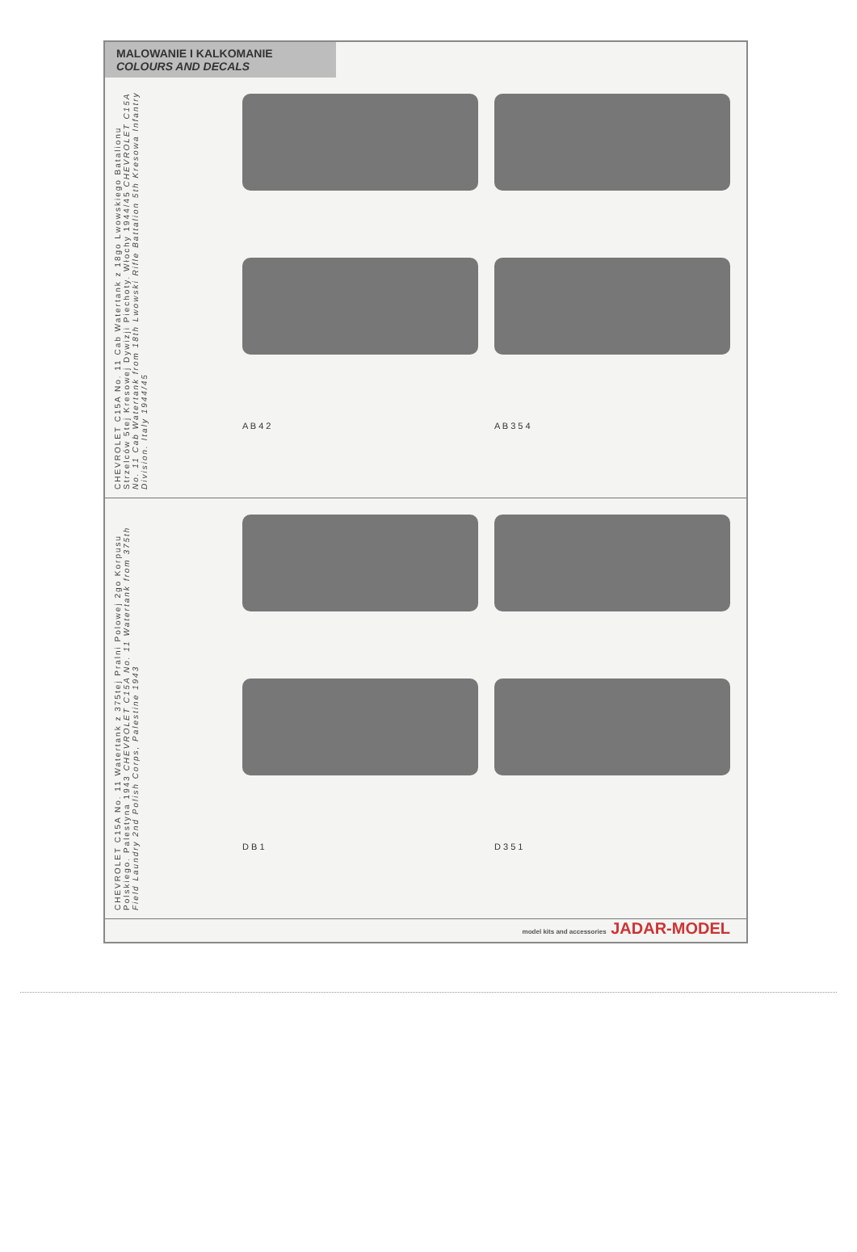MALOWANIE I KALKOMANIE
COLOURS AND DECALS
CHEVROLET C15A No. 11 Cab Watertank z 18go Lwowskiego Batalionu Strzelców 5tej Kresowej Dywizji Piechoty. Włochy 1944/45 CHEVROLET C15A No. 11 Cab Watertank from 18th Lwowski Rifle Battalion 5th Kresowa Infantry Division. Italy 1944/45
A B 4 2
A B 3 5 4
CHEVROLET C15A No. 11 Watertank z 375tej Pralni Polowej 2go Korpusu Polskiego. Palestyna 1943 CHEVROLET C15A No. 11 Watertank from 375th Field Laundry 2nd Polish Corps, Palestine 1943
D B 1
D 3 5 1
model kits and accessories JADAR-MODEL